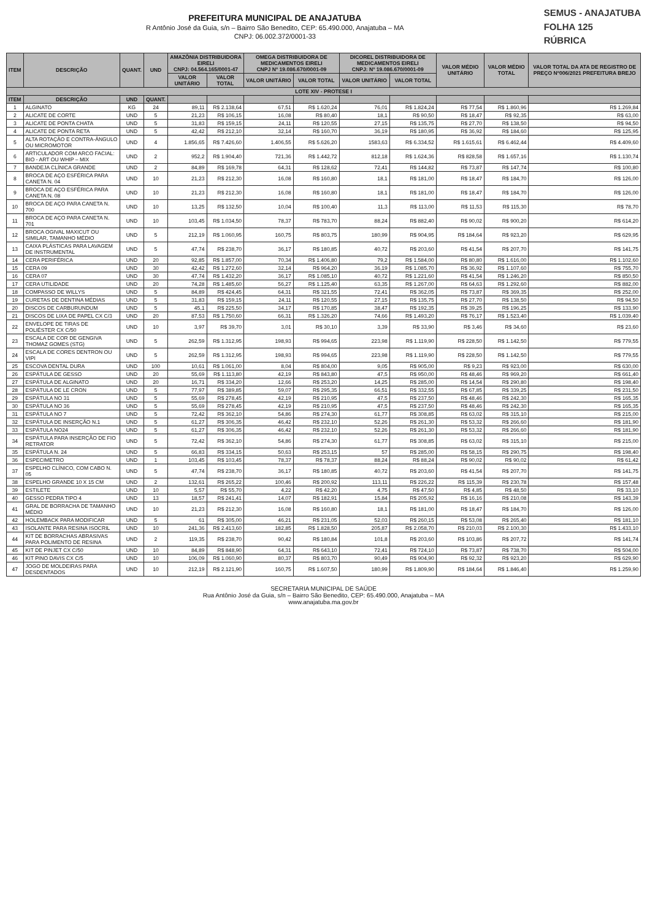PREFEITURA MUNICIPAL DE ANAJATUBA
R Antônio José da Guia, s/n – Bairro São Benedito, CEP: 65.490.000, Anajatuba – MA
CNPJ: 06.002.372/0001-33
SEMUS - ANAJATUBA
FOLHA 125
RÚBRICA
| ITEM | DESCRIÇÃO | QUANT. | UND | AMAZÔNIA DISTRIBUIDORA EIRELI CNPJ: 04.564.165/0001-47 | | OMEGA DISTRIBUIDORA DE MEDICAMENTOS EIRELI CNPJ Nº 19.086.670/0001-09 | | DICOREL DISTRIBUIDORA DE MEDICAMENTOS EIRELI CNPJ: Nº 19.086.670/0001-09 | | VALOR MÉDIO UNITÁRIO | VALOR MÉDIO TOTAL | VALOR TOTAL DA ATA DE REGISTRO DE PREÇO Nº006/2021 PREFEITURA BREJO |
| --- | --- | --- | --- | --- | --- | --- | --- | --- | --- | --- | --- | --- |
| | | | | VALOR UNITÁRIO | VALOR TOTAL | VALOR UNITÁRIO | VALOR TOTAL | VALOR UNITÁRIO | VALOR TOTAL | | | |
| LOTE XIV - PROTESE I | | | | | | | | | | | | |
| ITEM | DESCRIÇÃO | UND | QUANT. | | | | | | | | | |
| 1 | ALGINATO | KG | 24 | 89,11 | R$ 2.138,64 | 67,51 | R$ 1.620,24 | 76,01 | R$ 1.824,24 | R$ 77,54 | R$ 1.860,96 | R$ 1.269,84 |
| 2 | ALICATE DE CORTE | UND | 5 | 21,23 | R$ 106,15 | 16,08 | R$ 80,40 | 18,1 | R$ 90,50 | R$ 18,47 | R$ 92,35 | R$ 63,00 |
| 3 | ALICATE DE PONTA CHATA | UND | 5 | 31,83 | R$ 159,15 | 24,11 | R$ 120,55 | 27,15 | R$ 135,75 | R$ 27,70 | R$ 138,50 | R$ 94,50 |
| 4 | ALICATE DE PONTA RETA | UND | 5 | 42,42 | R$ 212,10 | 32,14 | R$ 160,70 | 36,19 | R$ 180,95 | R$ 36,92 | R$ 184,60 | R$ 125,95 |
| 5 | ALTA ROTAÇÃO E CONTRA-ÂNGULO OU MICROMOTOR | UND | 4 | 1.856,65 | R$ 7.426,60 | 1.406,55 | R$ 5.626,20 | 1583,63 | R$ 6.334,52 | R$ 1.615,61 | R$ 6.462,44 | R$ 4.409,60 |
| 6 | ARTICULADOR COM ARCO FACIAL: BIO - ART OU WHIP – MIX | UND | 2 | 952,2 | R$ 1.904,40 | 721,36 | R$ 1.442,72 | 812,18 | R$ 1.624,36 | R$ 828,58 | R$ 1.657,16 | R$ 1.130,74 |
| 7 | BANDEJA CLÍNICA GRANDE | UND | 2 | 84,89 | R$ 169,78 | 64,31 | R$ 128,62 | 72,41 | R$ 144,82 | R$ 73,87 | R$ 147,74 | R$ 100,80 |
| 8 | BROCA DE AÇO ESFÉRICA PARA CANETA N. 04 | UND | 10 | 21,23 | R$ 212,30 | 16,08 | R$ 160,80 | 18,1 | R$ 181,00 | R$ 18,47 | R$ 184,70 | R$ 126,00 |
| 9 | BROCA DE AÇO ESFÉRICA PARA CANETA N. 08 | UND | 10 | 21,23 | R$ 212,30 | 16,08 | R$ 160,80 | 18,1 | R$ 181,00 | R$ 18,47 | R$ 184,70 | R$ 126,00 |
| 10 | BROCA DE AÇO PARA CANETA N. 700 | UND | 10 | 13,25 | R$ 132,50 | 10,04 | R$ 100,40 | 11,3 | R$ 113,00 | R$ 11,53 | R$ 115,30 | R$ 78,70 |
| 11 | BROCA DE AÇO PARA CANETA N. 701 | UND | 10 | 103,45 | R$ 1.034,50 | 78,37 | R$ 783,70 | 88,24 | R$ 882,40 | R$ 90,02 | R$ 900,20 | R$ 614,20 |
| 12 | BROCA OGIVAL MAXICUT OU SIMILAR, TAMANHO MÉDIO | UND | 5 | 212,19 | R$ 1.060,95 | 160,75 | R$ 803,75 | 180,99 | R$ 904,95 | R$ 184,64 | R$ 923,20 | R$ 629,95 |
| 13 | CAIXA PLÁSTICAS PARA LAVAGEM DE INSTRUMENTAL | UND | 5 | 47,74 | R$ 238,70 | 36,17 | R$ 180,85 | 40,72 | R$ 203,60 | R$ 41,54 | R$ 207,70 | R$ 141,75 |
| 14 | CERA PERIFÉRICA | UND | 20 | 92,85 | R$ 1.857,00 | 70,34 | R$ 1.406,80 | 79,2 | R$ 1.584,00 | R$ 80,80 | R$ 1.616,00 | R$ 1.102,60 |
| 15 | CERA 09 | UND | 30 | 42,42 | R$ 1.272,60 | 32,14 | R$ 964,20 | 36,19 | R$ 1.085,70 | R$ 36,92 | R$ 1.107,60 | R$ 755,70 |
| 16 | CERA 07 | UND | 30 | 47,74 | R$ 1.432,20 | 36,17 | R$ 1.085,10 | 40,72 | R$ 1.221,60 | R$ 41,54 | R$ 1.246,20 | R$ 850,50 |
| 17 | CERA UTILIDADE | UND | 20 | 74,28 | R$ 1.485,60 | 56,27 | R$ 1.125,40 | 63,35 | R$ 1.267,00 | R$ 64,63 | R$ 1.292,60 | R$ 882,00 |
| 18 | COMPASSO DE WILLYS | UND | 5 | 84,89 | R$ 424,45 | 64,31 | R$ 321,55 | 72,41 | R$ 362,05 | R$ 73,87 | R$ 369,35 | R$ 252,00 |
| 19 | CURETAS DE DENTINA MÉDIAS | UND | 5 | 31,83 | R$ 159,15 | 24,11 | R$ 120,55 | 27,15 | R$ 135,75 | R$ 27,70 | R$ 138,50 | R$ 94,50 |
| 20 | DISCOS DE CARBURUNDUM | UND | 5 | 45,1 | R$ 225,50 | 34,17 | R$ 170,85 | 38,47 | R$ 192,35 | R$ 39,25 | R$ 196,25 | R$ 133,90 |
| 21 | DISCOS DE LIXA DE PAPEL CX C/3 | UND | 20 | 87,53 | R$ 1.750,60 | 66,31 | R$ 1.326,20 | 74,66 | R$ 1.493,20 | R$ 76,17 | R$ 1.523,40 | R$ 1.039,40 |
| 22 | ENVELOPE DE TIRAS DE POLIÉSTER CX C/50 | UND | 10 | 3,97 | R$ 39,70 | 3,01 | R$ 30,10 | 3,39 | R$ 33,90 | R$ 3,46 | R$ 34,60 | R$ 23,60 |
| 23 | ESCALA DE COR DE GENGIVA THOMAZ GOMES (STG) | UND | 5 | 262,59 | R$ 1.312,95 | 198,93 | R$ 994,65 | 223,98 | R$ 1.119,90 | R$ 228,50 | R$ 1.142,50 | R$ 779,55 |
| 24 | ESCALA DE CORES DENTRON OU VIPI | UND | 5 | 262,59 | R$ 1.312,95 | 198,93 | R$ 994,65 | 223,98 | R$ 1.119,90 | R$ 228,50 | R$ 1.142,50 | R$ 779,55 |
| 25 | ESCOVA DENTAL DURA | UND | 100 | 10,61 | R$ 1.061,00 | 8,04 | R$ 804,00 | 9,05 | R$ 905,00 | R$ 9,23 | R$ 923,00 | R$ 630,00 |
| 26 | ESPÁTULA DE GESSO | UND | 20 | 55,69 | R$ 1.113,80 | 42,19 | R$ 843,80 | 47,5 | R$ 950,00 | R$ 48,46 | R$ 969,20 | R$ 661,40 |
| 27 | ESPÁTULA DE ALGINATO | UND | 20 | 16,71 | R$ 334,20 | 12,66 | R$ 253,20 | 14,25 | R$ 285,00 | R$ 14,54 | R$ 290,80 | R$ 198,40 |
| 28 | ESPÁTULA DE LE CRON | UND | 5 | 77,97 | R$ 389,85 | 59,07 | R$ 295,35 | 66,51 | R$ 332,55 | R$ 67,85 | R$ 339,25 | R$ 231,50 |
| 29 | ESPÁTULA NO 31 | UND | 5 | 55,69 | R$ 278,45 | 42,19 | R$ 210,95 | 47,5 | R$ 237,50 | R$ 48,46 | R$ 242,30 | R$ 165,35 |
| 30 | ESPÁTULA NO 36 | UND | 5 | 55,69 | R$ 278,45 | 42,19 | R$ 210,95 | 47,5 | R$ 237,50 | R$ 48,46 | R$ 242,30 | R$ 165,35 |
| 31 | ESPÁTULA NO 7 | UND | 5 | 72,42 | R$ 362,10 | 54,86 | R$ 274,30 | 61,77 | R$ 308,85 | R$ 63,02 | R$ 315,10 | R$ 215,00 |
| 32 | ESPÁTULA DE INSERÇÃO N.1 | UND | 5 | 61,27 | R$ 306,35 | 46,42 | R$ 232,10 | 52,26 | R$ 261,30 | R$ 53,32 | R$ 266,60 | R$ 181,90 |
| 33 | ESPÁTULA NO24 | UND | 5 | 61,27 | R$ 306,35 | 46,42 | R$ 232,10 | 52,26 | R$ 261,30 | R$ 53,32 | R$ 266,60 | R$ 181,90 |
| 34 | ESPÁTULA PARA INSERÇÃO DE FIO RETRATOR | UND | 5 | 72,42 | R$ 362,10 | 54,86 | R$ 274,30 | 61,77 | R$ 308,85 | R$ 63,02 | R$ 315,10 | R$ 215,00 |
| 35 | ESPÁTULA N. 24 | UND | 5 | 66,83 | R$ 334,15 | 50,63 | R$ 253,15 | 57 | R$ 285,00 | R$ 58,15 | R$ 290,75 | R$ 198,40 |
| 36 | ESPECIMETRO | UND | 1 | 103,45 | R$ 103,45 | 78,37 | R$ 78,37 | 88,24 | R$ 88,24 | R$ 90,02 | R$ 90,02 | R$ 61,42 |
| 37 | ESPELHO CLÍNICO, COM CABO N. 05 | UND | 5 | 47,74 | R$ 238,70 | 36,17 | R$ 180,85 | 40,72 | R$ 203,60 | R$ 41,54 | R$ 207,70 | R$ 141,75 |
| 38 | ESPELHO GRANDE 10 X 15 CM | UND | 2 | 132,61 | R$ 265,22 | 100,46 | R$ 200,92 | 113,11 | R$ 226,22 | R$ 115,39 | R$ 230,78 | R$ 157,48 |
| 39 | ESTILETE | UND | 10 | 5,57 | R$ 55,70 | 4,22 | R$ 42,20 | 4,75 | R$ 47,50 | R$ 4,85 | R$ 48,50 | R$ 33,10 |
| 40 | GESSO PEDRA TIPO 4 | UND | 13 | 18,57 | R$ 241,41 | 14,07 | R$ 182,91 | 15,84 | R$ 205,92 | R$ 16,16 | R$ 210,08 | R$ 143,39 |
| 41 | GRAL DE BORRACHA DE TAMANHO MÉDIO | UND | 10 | 21,23 | R$ 212,30 | 16,08 | R$ 160,80 | 18,1 | R$ 181,00 | R$ 18,47 | R$ 184,70 | R$ 126,00 |
| 42 | HOLEMBACK PARA MODIFICAR | UND | 5 | 61 | R$ 305,00 | 46,21 | R$ 231,05 | 52,03 | R$ 260,15 | R$ 53,08 | R$ 265,40 | R$ 181,10 |
| 43 | ISOLANTE PARA RESINA ISOCRIL | UND | 10 | 241,36 | R$ 2.413,60 | 182,85 | R$ 1.828,50 | 205,87 | R$ 2.058,70 | R$ 210,03 | R$ 2.100,30 | R$ 1.433,10 |
| 44 | KIT DE BORRACHAS ABRASIVAS PARA POLIMENTO DE RESINA | UND | 2 | 119,35 | R$ 238,70 | 90,42 | R$ 180,84 | 101,8 | R$ 203,60 | R$ 103,86 | R$ 207,72 | R$ 141,74 |
| 45 | KIT DE PINJET CX C/50 | UND | 10 | 84,89 | R$ 848,90 | 64,31 | R$ 643,10 | 72,41 | R$ 724,10 | R$ 73,87 | R$ 738,70 | R$ 504,00 |
| 46 | KIT PINO DAVIS CX C/5 | UND | 10 | 106,09 | R$ 1.060,90 | 80,37 | R$ 803,70 | 90,49 | R$ 904,90 | R$ 92,32 | R$ 923,20 | R$ 629,90 |
| 47 | JOGO DE MOLDEIRAS PARA DESDENTADOS | UND | 10 | 212,19 | R$ 2.121,90 | 160,75 | R$ 1.607,50 | 180,99 | R$ 1.809,90 | R$ 184,64 | R$ 1.846,40 | R$ 1.259,90 |
SECRETARIA MUNICIPAL DE SAÚDE
Rua Antônio José da Guia, s/n – Bairro São Benedito, CEP: 65.490.000, Anajatuba – MA
www.anajatuba.ma.gov.br